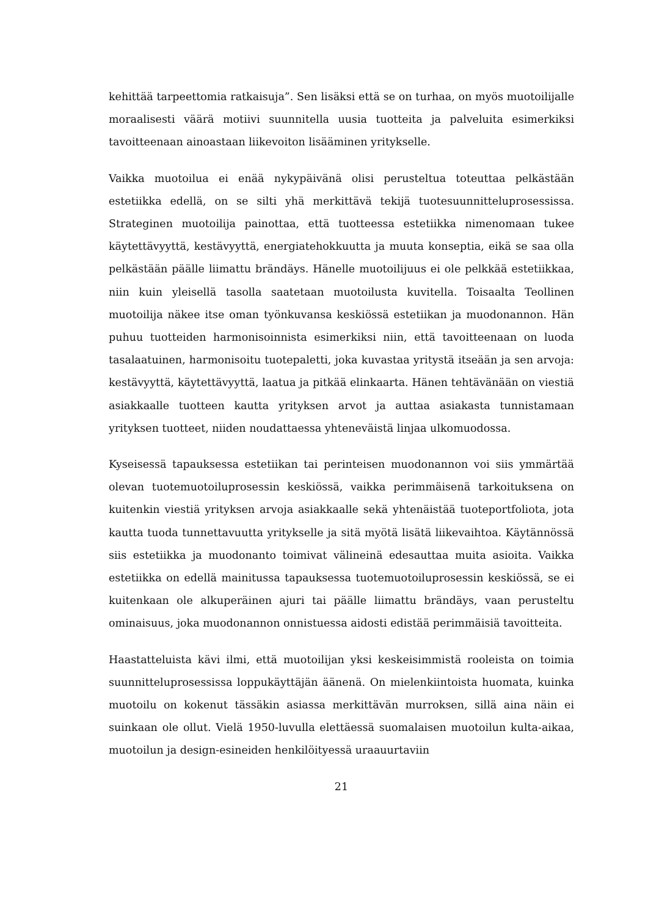kehittää tarpeettomia ratkaisuja”. Sen lisäksi että se on turhaa, on myös muotoilijalle moraalisesti väärä motiivi suunnitella uusia tuotteita ja palveluita esimerkiksi tavoitteenaan ainoastaan liikevoiton lisääminen yritykselle.
Vaikka muotoilua ei enää nykypäivänä olisi perusteltua toteuttaa pelkästään estetiikka edellä, on se silti yhä merkittävä tekijä tuotesuunnitteluprosessissa. Strateginen muotoilija painottaa, että tuotteessa estetiikka nimenomaan tukee käytettävyyttä, kestävyyttä, energiatehokkuutta ja muuta konseptia, eikä se saa olla pelkästään päälle liimattu brändäys. Hänelle muotoilijuus ei ole pelkkää estetiikkaa, niin kuin yleisellä tasolla saatetaan muotoilusta kuvitella. Toisaalta Teollinen muotoilija näkee itse oman työnkuvansa keskiössä estetiikan ja muodonannon. Hän puhuu tuotteiden harmonisoinnista esimerkiksi niin, että tavoitteenaan on luoda tasalaatuinen, harmonisoitu tuotepaletti, joka kuvastaa yritystä itseään ja sen arvoja: kestävyyttä, käytettävyyttä, laatua ja pitkää elinkaarta. Hänen tehtävänään on viestiä asiakkaalle tuotteen kautta yrityksen arvot ja auttaa asiakasta tunnistamaan yrityksen tuotteet, niiden noudattaessa yhteneväistä linjaa ulkomuodossa.
Kyseisessä tapauksessa estetiikan tai perinteisen muodonannon voi siis ymmärtää olevan tuotemuotoiluprosessin keskiössä, vaikka perimmäisenä tarkoituksena on kuitenkin viestiä yrityksen arvoja asiakkaalle sekä yhtenäistää tuoteportfoliota, jota kautta tuoda tunnettavuutta yritykselle ja sitä myötä lisätä liikevaihtoa. Käytännössä siis estetiikka ja muodonanto toimivat välineinä edesauttaa muita asioita. Vaikka estetiikka on edellä mainitussa tapauksessa tuotemuotoiluprosessin keskiössä, se ei kuitenkaan ole alkuperäinen ajuri tai päälle liimattu brändäys, vaan perusteltu ominaisuus, joka muodonannon onnistuessa aidosti edistää perimmäisiä tavoitteita.
Haastatteluista kävi ilmi, että muotoilijan yksi keskeisimmistä rooleista on toimia suunnitteluprosessissa loppukäyttäjän äänenä. On mielenkiintoista huomata, kuinka muotoilu on kokenut tässäkin asiassa merkittävän murroksen, sillä aina näin ei suinkaan ole ollut. Vielä 1950-luvulla elettäessä suomalaisen muotoilun kulta-aikaa, muotoilun ja design-esineiden henkilöityessä uraauurtaviin
21